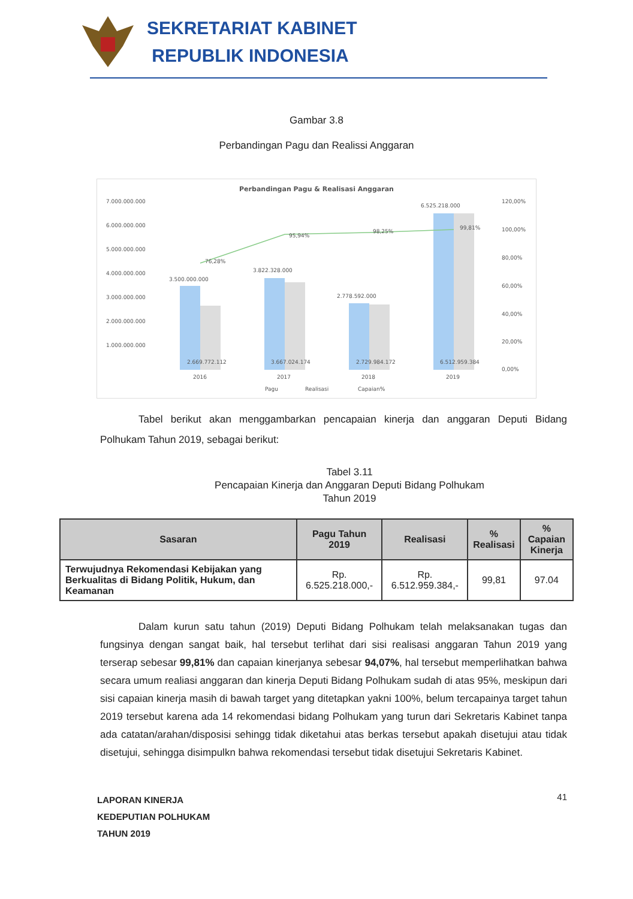SEKRETARIAT KABINET
REPUBLIK INDONESIA
Gambar 3.8
Perbandingan Pagu dan Realissi Anggaran
Perbandingan Pagu & Realisasi Anggaran
7.000.000.000
6.000.000.000
5.000.000.000
4.000.000.000
3.000.000.000
2.000.000.000
1.000.000.000
120,00%
100,00%
80,00%
60,00%
40,00%
20,00%
0,00%
3.500.000.000
3.822.328.000
2.778.592.000
6.525.218.000
76,28%
95,94%
98,25%
99,81%
2.669.772.112
3.667.024.174
2.729.984.172
6.512.959.384
2016
2017
2018
2019
Pagu
Realisasi
Capaian%
Tabel berikut akan menggambarkan pencapaian kinerja dan anggaran Deputi Bidang Polhukam Tahun 2019, sebagai berikut:
Tabel 3.11
Pencapaian Kinerja dan Anggaran Deputi Bidang Polhukam
Tahun 2019
| Sasaran | Pagu Tahun 2019 | Realisasi | % Realisasi | % Capaian Kinerja |
| --- | --- | --- | --- | --- |
| Terwujudnya Rekomendasi Kebijakan yang Berkualitas di Bidang Politik, Hukum, dan Keamanan | Rp. 6.525.218.000,- | Rp. 6.512.959.384,- | 99,81 | 97.04 |
Dalam kurun satu tahun (2019) Deputi Bidang Polhukam telah melaksanakan tugas dan fungsinya dengan sangat baik, hal tersebut terlihat dari sisi realisasi anggaran Tahun 2019 yang terserap sebesar 99,81% dan capaian kinerjanya sebesar 94,07%, hal tersebut memperlihatkan bahwa secara umum realiasi anggaran dan kinerja Deputi Bidang Polhukam sudah di atas 95%, meskipun dari sisi capaian kinerja masih di bawah target yang ditetapkan yakni 100%, belum tercapainya target tahun 2019 tersebut karena ada 14 rekomendasi bidang Polhukam yang turun dari Sekretaris Kabinet tanpa ada catatan/arahan/disposisi sehingg tidak diketahui atas berkas tersebut apakah disetujui atau tidak disetujui, sehingga disimpulkn bahwa rekomendasi tersebut tidak disetujui Sekretaris Kabinet.
LAPORAN KINERJA
KEDEPUTIAN POLHUKAM
TAHUN 2019
41